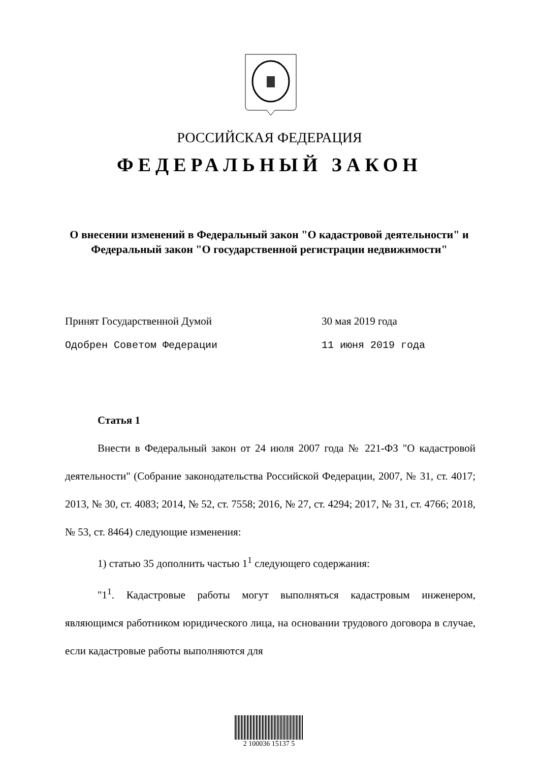РОССИЙСКАЯ ФЕДЕРАЦИЯ
ФЕДЕРАЛЬНЫЙ ЗАКОН
О внесении изменений в Федеральный закон "О кадастровой деятельности" и Федеральный закон "О государственной регистрации недвижимости"
Принят Государственной Думой 30 мая 2019 года
Одобрен Советом Федерации 11 июня 2019 года
Статья 1
Внести в Федеральный закон от 24 июля 2007 года № 221-ФЗ "О кадастровой деятельности" (Собрание законодательства Российской Федерации, 2007, № 31, ст. 4017; 2013, № 30, ст. 4083; 2014, № 52, ст. 7558; 2016, № 27, ст. 4294; 2017, № 31, ст. 4766; 2018, № 53, ст. 8464) следующие изменения:
1) статью 35 дополнить частью 1<sup>1</sup> следующего содержания:
"1<sup>1</sup>. Кадастровые работы могут выполняться кадастровым инженером, являющимся работником юридического лица, на основании трудового договора в случае, если кадастровые работы выполняются для
2 100036 15137 5